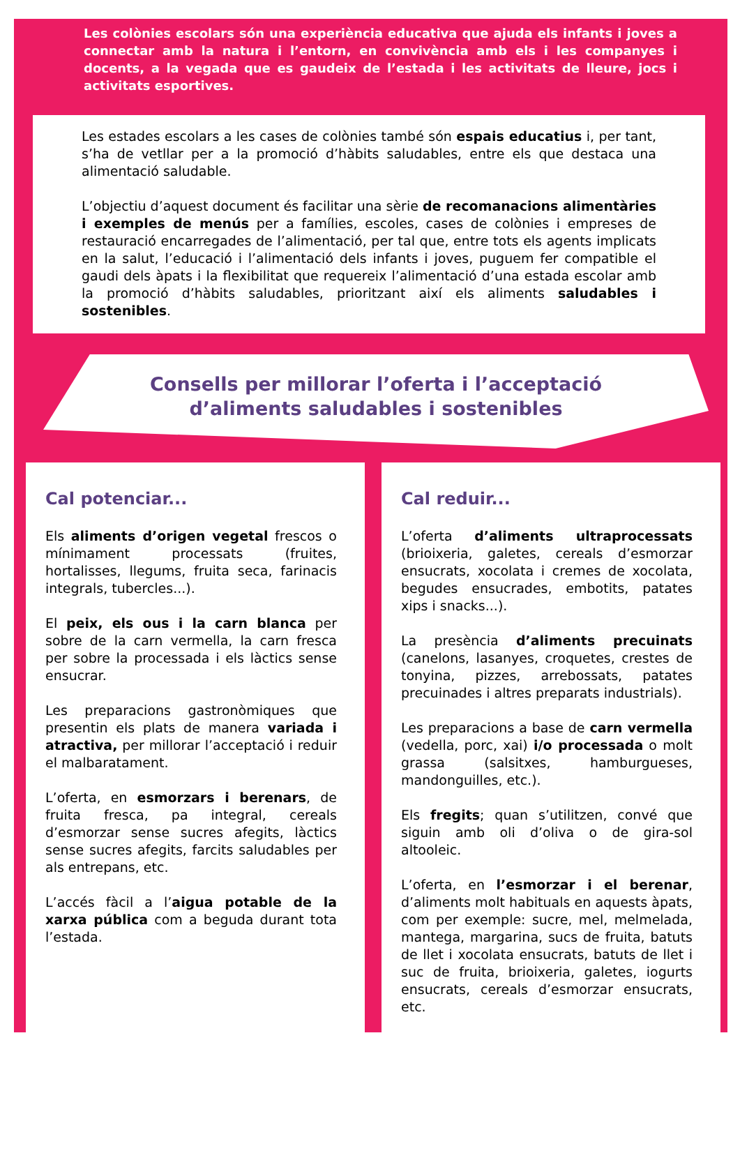Les colònies escolars són una experiència educativa que ajuda els infants i joves a connectar amb la natura i l’entorn, en convivència amb els i les companyes i docents, a la vegada que es gaudeix de l’estada i les activitats de lleure, jocs i activitats esportives.
Les estades escolars a les cases de colònies també són espais educatius i, per tant, s’ha de vetllar per a la promoció d’hàbits saludables, entre els que destaca una alimentació saludable.
L’objectiu d’aquest document és facilitar una sèrie de recomanacions alimentàries i exemples de menús per a famílies, escoles, cases de colònies i empreses de restauració encarregades de l’alimentació, per tal que, entre tots els agents implicats en la salut, l’educació i l’alimentació dels infants i joves, puguem fer compatible el gaudi dels àpats i la flexibilitat que requereix l’alimentació d’una estada escolar amb la promoció d’hàbits saludables, prioritzant així els aliments saludables i sostenibles.
Consells per millorar l’oferta i l’acceptació d’aliments saludables i sostenibles
Cal potenciar...
Els aliments d’origen vegetal frescos o mínimament processats (fruites, hortalisses, llegums, fruita seca, farinacis integrals, tubercles...).
El peix, els ous i la carn blanca per sobre de la carn vermella, la carn fresca per sobre la processada i els làctics sense ensucrar.
Les preparacions gastronòmiques que presentin els plats de manera variada i atractiva, per millorar l’acceptació i reduir el malbaratament.
L’oferta, en esmorzars i berenars, de fruita fresca, pa integral, cereals d’esmorzar sense sucres afegits, làctics sense sucres afegits, farcits saludables per als entrepans, etc.
L’accés fàcil a l’aigua potable de la xarxa pública com a beguda durant tota l’estada.
Cal reduir...
L’oferta d’aliments ultraprocessats (brioixeria, galetes, cereals d’esmorzar ensucrats, xocolata i cremes de xocolata, begudes ensucrades, embotits, patates xips i snacks...).
La presència d’aliments precuinats (canelons, lasanyes, croquetes, crestes de tonyina, pizzes, arrebossats, patates precuinades i altres preparats industrials).
Les preparacions a base de carn vermella (vedella, porc, xai) i/o processada o molt grassa (salsitxes, hamburgueses, mandonguilles, etc.).
Els fregits; quan s’utilitzen, convé que siguin amb oli d’oliva o de gira-sol altooleic.
L’oferta, en l’esmorzar i el berenar, d’aliments molt habituals en aquests àpats, com per exemple: sucre, mel, melmelada, mantega, margarina, sucs de fruita, batuts de llet i xocolata ensucrats, batuts de llet i suc de fruita, brioixeria, galetes, iogurts ensucrats, cereals d’esmorzar ensucrats, etc.